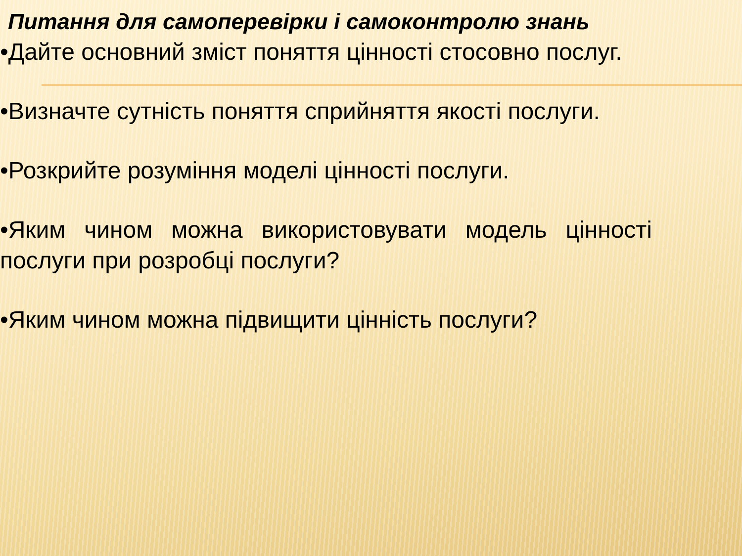Питання для самоперевірки і самоконтролю знань
•Дайте основний зміст поняття цінності стосовно послуг.
•Визначте сутність поняття сприйняття якості послуги.
•Розкрийте розуміння моделі цінності послуги.
•Яким чином можна використовувати модель цінності послуги при розробці послуги?
•Яким чином можна підвищити цінність послуги?